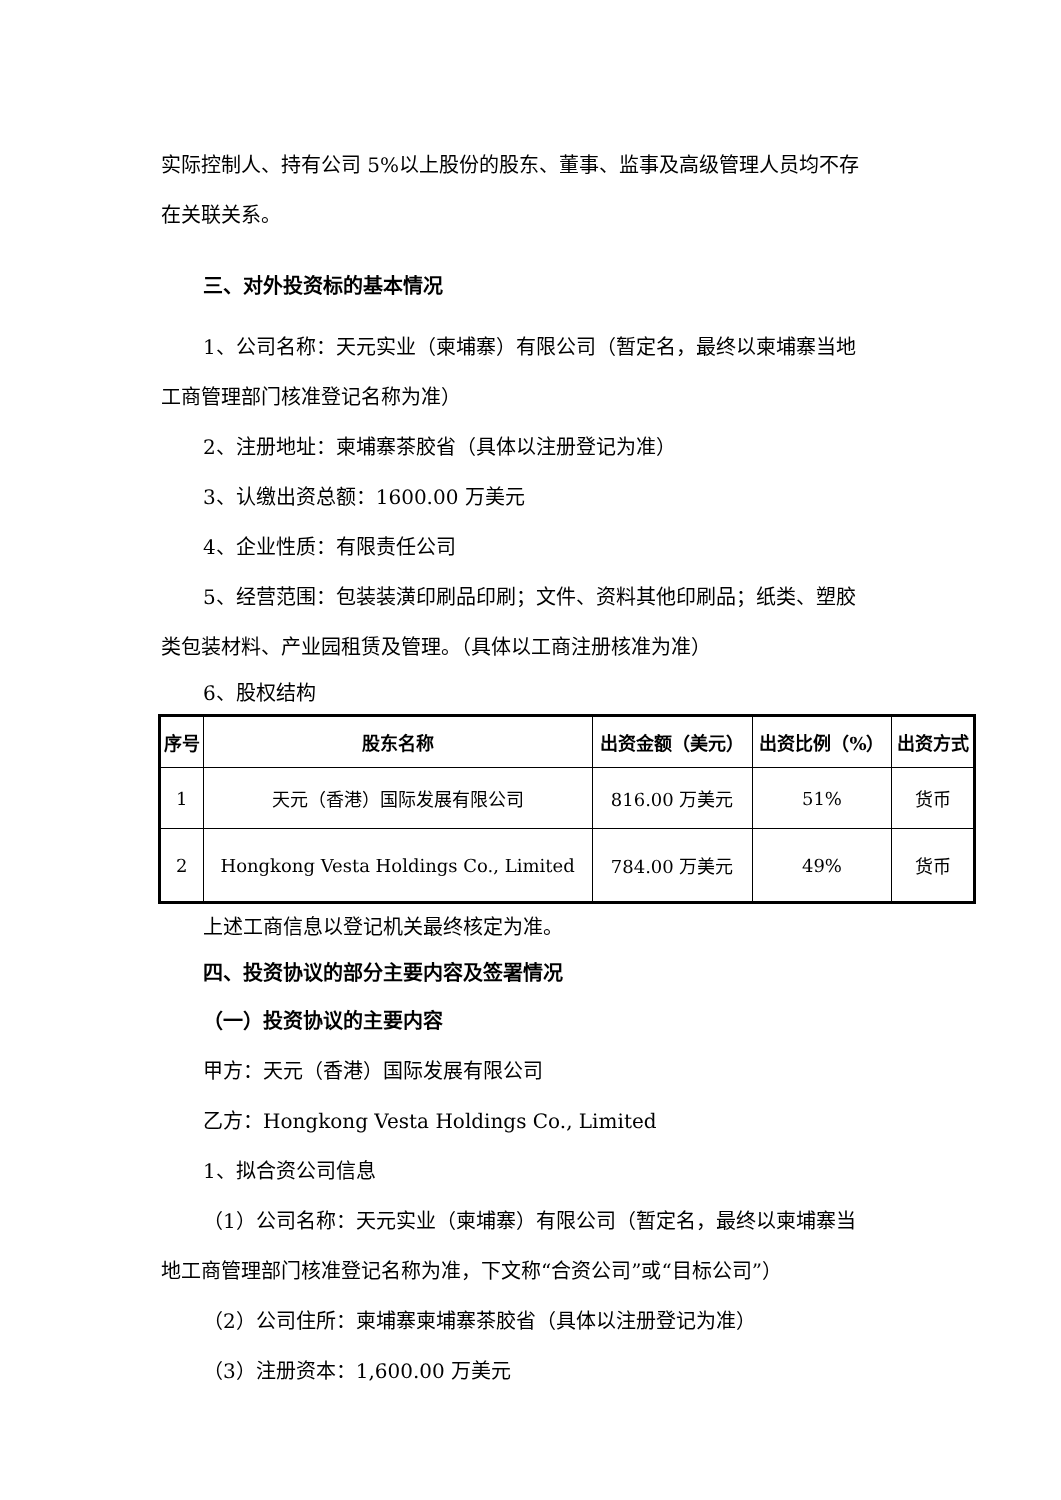实际控制人、持有公司 5%以上股份的股东、董事、监事及高级管理人员均不存
在关联关系。
三、对外投资标的基本情况
1、公司名称：天元实业（柬埔寨）有限公司（暂定名，最终以柬埔寨当地
工商管理部门核准登记名称为准）
2、注册地址：柬埔寨茶胶省（具体以注册登记为准）
3、认缴出资总额：1600.00 万美元
4、企业性质：有限责任公司
5、经营范围：包装装潢印刷品印刷；文件、资料其他印刷品；纸类、塑胶
类包装材料、产业园租赁及管理。（具体以工商注册核准为准）
6、股权结构
| 序号 | 股东名称 | 出资金额（美元） | 出资比例（%） | 出资方式 |
| --- | --- | --- | --- | --- |
| 1 | 天元（香港）国际发展有限公司 | 816.00 万美元 | 51% | 货币 |
| 2 | Hongkong Vesta Holdings Co., Limited | 784.00 万美元 | 49% | 货币 |
上述工商信息以登记机关最终核定为准。
四、投资协议的部分主要内容及签署情况
（一）投资协议的主要内容
甲方：天元（香港）国际发展有限公司
乙方：Hongkong Vesta Holdings Co., Limited
1、拟合资公司信息
（1）公司名称：天元实业（柬埔寨）有限公司（暂定名，最终以柬埔寨当
地工商管理部门核准登记名称为准，下文称“合资公司”或“目标公司”）
（2）公司住所：柬埔寨柬埔寨茶胶省（具体以注册登记为准）
（3）注册资本：1,600.00 万美元